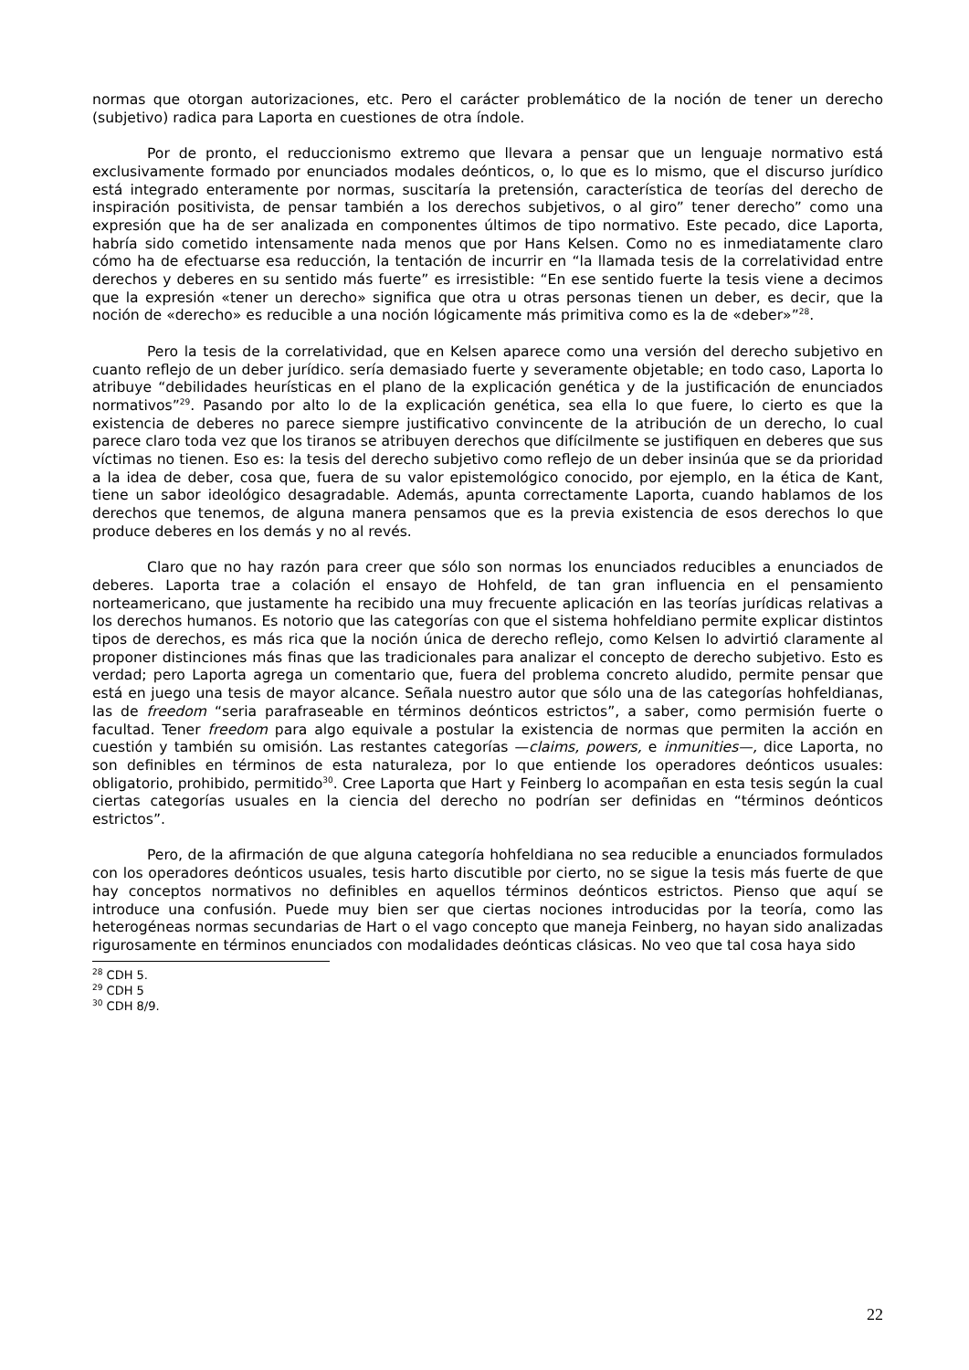normas que otorgan autorizaciones, etc. Pero el carácter problemático de la noción de tener un derecho (subjetivo) radica para Laporta en cuestiones de otra índole.
Por de pronto, el reduccionismo extremo que llevara a pensar que un lenguaje normativo está exclusivamente formado por enunciados modales deónticos, o, lo que es lo mismo, que el discurso jurídico está integrado enteramente por normas, suscitaría la pretensión, característica de teorías del derecho de inspiración positivista, de pensar también a los derechos subjetivos, o al giro” tener derecho” como una expresión que ha de ser analizada en componentes últimos de tipo normativo. Este pecado, dice Laporta, habría sido cometido intensamente nada menos que por Hans Kelsen. Como no es inmediatamente claro cómo ha de efectuarse esa reducción, la tentación de incurrir en “la llamada tesis de la correlatividad entre derechos y deberes en su sentido más fuerte” es irresistible: “En ese sentido fuerte la tesis viene a decimos que la expresión «tener un derecho» significa que otra u otras personas tienen un deber, es decir, que la noción de «derecho» es reducible a una noción lógicamente más primitiva como es la de «deber»”<sup>28</sup>.
Pero la tesis de la correlatividad, que en Kelsen aparece como una versión del derecho subjetivo en cuanto reflejo de un deber jurídico. sería demasiado fuerte y severamente objetable; en todo caso, Laporta lo atribuye “debilidades heurísticas en el plano de la explicación genética y de la justificación de enunciados normativos”<sup>29</sup>. Pasando por alto lo de la explicación genética, sea ella lo que fuere, lo cierto es que la existencia de deberes no parece siempre justificativo convincente de la atribución de un derecho, lo cual parece claro toda vez que los tiranos se atribuyen derechos que difícilmente se justifiquen en deberes que sus víctimas no tienen. Eso es: la tesis del derecho subjetivo como reflejo de un deber insinúa que se da prioridad a la idea de deber, cosa que, fuera de su valor epistemológico conocido, por ejemplo, en la ética de Kant, tiene un sabor ideológico desagradable. Además, apunta correctamente Laporta, cuando hablamos de los derechos que tenemos, de alguna manera pensamos que es la previa existencia de esos derechos lo que produce deberes en los demás y no al revés.
Claro que no hay razón para creer que sólo son normas los enunciados reducibles a enunciados de deberes. Laporta trae a colación el ensayo de Hohfeld, de tan gran influencia en el pensamiento norteamericano, que justamente ha recibido una muy frecuente aplicación en las teorías jurídicas relativas a los derechos humanos. Es notorio que las categorías con que el sistema hohfeldiano permite explicar distintos tipos de derechos, es más rica que la noción única de derecho reflejo, como Kelsen lo advirtió claramente al proponer distinciones más finas que las tradicionales para analizar el concepto de derecho subjetivo. Esto es verdad; pero Laporta agrega un comentario que, fuera del problema concreto aludido, permite pensar que está en juego una tesis de mayor alcance. Señala nuestro autor que sólo una de las categorías hohfeldianas, las de freedom “seria parafraseable en términos deónticos estrictos”, a saber, como permisión fuerte o facultad. Tener freedom para algo equivale a postular la existencia de normas que permiten la acción en cuestión y también su omisión. Las restantes categorías —claims, powers, e inmunities—, dice Laporta, no son definibles en términos de esta naturaleza, por lo que entiende los operadores deónticos usuales: obligatorio, prohibido, permitido<sup>30</sup>. Cree Laporta que Hart y Feinberg lo acompañan en esta tesis según la cual ciertas categorías usuales en la ciencia del derecho no podrían ser definidas en “términos deónticos estrictos”.
Pero, de la afirmación de que alguna categoría hohfeldiana no sea reducible a enunciados formulados con los operadores deónticos usuales, tesis harto discutible por cierto, no se sigue la tesis más fuerte de que hay conceptos normativos no definibles en aquellos términos deónticos estrictos. Pienso que aquí se introduce una confusión. Puede muy bien ser que ciertas nociones introducidas por la teoría, como las heterogéneas normas secundarias de Hart o el vago concepto que maneja Feinberg, no hayan sido analizadas rigurosamente en términos enunciados con modalidades deónticas clásicas. No veo que tal cosa haya sido
<sup>28</sup> CDH 5.
<sup>29</sup> CDH 5
<sup>30</sup> CDH 8/9.
22